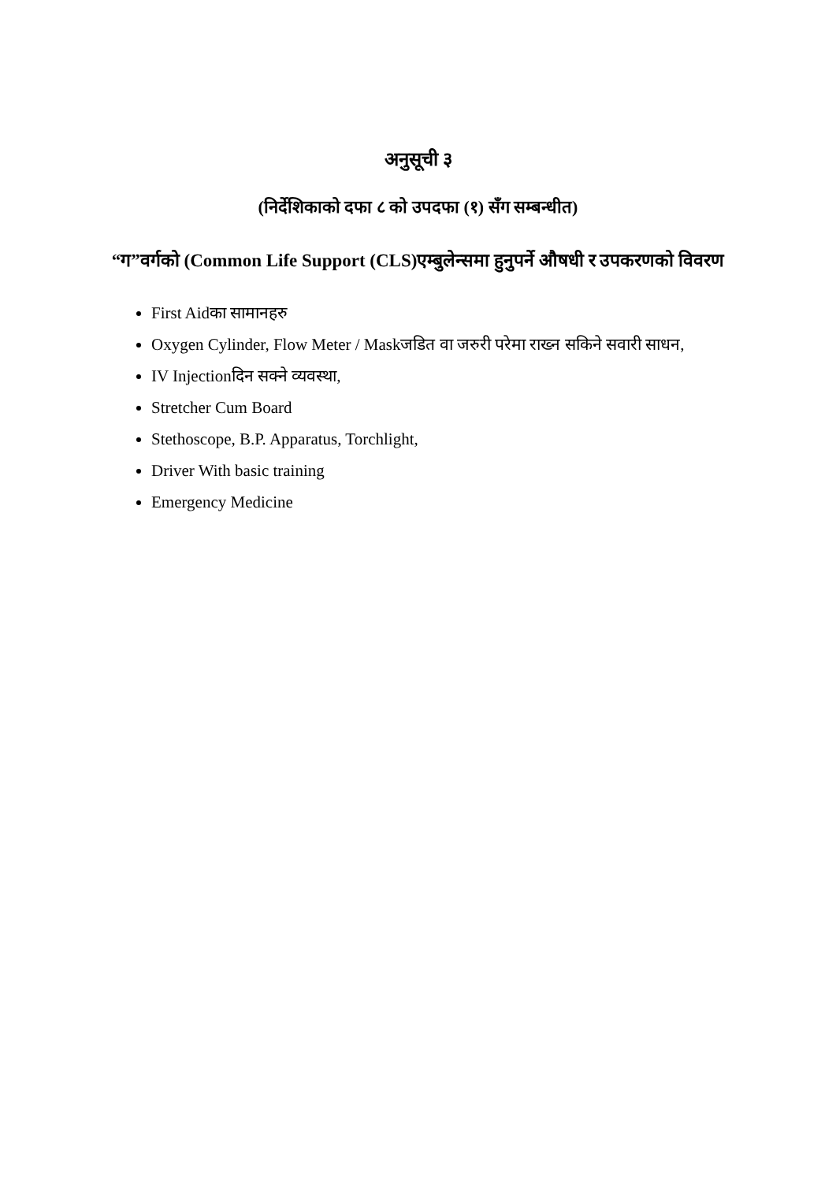अनुसूची ३
(निर्देशिकाको दफा ८ को उपदफा (१) सँग सम्बन्धीत)
“ग”वर्गको (Common Life Support (CLS)एम्बुलेन्समा हुनुपर्ने औषधी र उपकरणको विवरण
First Aidका सामानहरु
Oxygen Cylinder, Flow Meter / Maskजडित वा जरुरी परेमा राख्न सकिने सवारी साधन,
IV Injectionदिन सक्ने व्यवस्था,
Stretcher Cum Board
Stethoscope, B.P. Apparatus, Torchlight,
Driver With basic training
Emergency Medicine